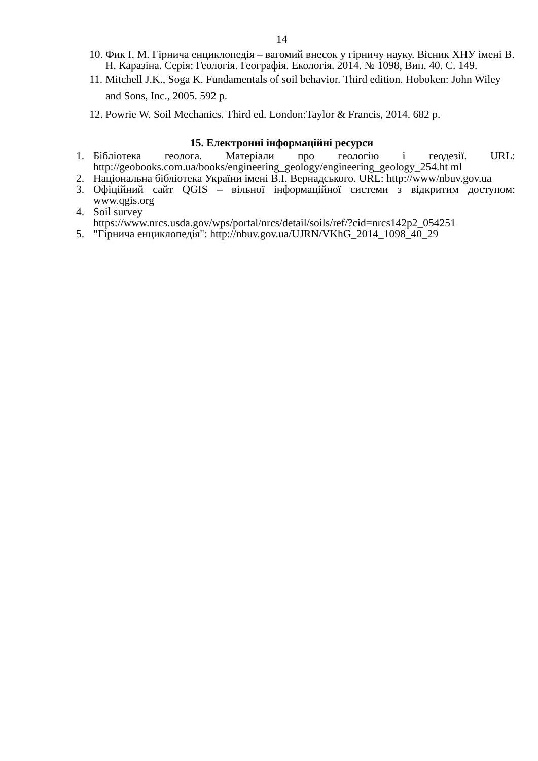14
10.
Фик І. М. Гірнича енциклопедія – вагомий внесок у гірничу науку. Вісник ХНУ імені В. Н. Каразіна. Серія: Геологія. Географія. Екологія. 2014. № 1098, Вип. 40. С. 149.
11.
Mitchell J.K., Soga K. Fundamentals of soil behavior. Third edition. Hoboken: John Wiley and Sons, Inc., 2005. 592 p.
12.
Powrie W. Soil Mechanics. Third ed. London:Taylor & Francis, 2014. 682 p.
15. Електронні інформаційні ресурси
1. Бібліотека геолога. Матеріали про геологію і геодезії. URL: http://geobooks.com.ua/books/engineering_geology/engineering_geology_254.ht ml
2. Національна бібліотека України імені В.І. Вернадського. URL: http://www/nbuv.gov.ua
3. Офіційний сайт QGIS – вільної інформаційної системи з відкритим доступом: www.qgis.org
4. Soil survey
https://www.nrcs.usda.gov/wps/portal/nrcs/detail/soils/ref/?cid=nrcs142p2_054251
5. "Гірнича енциклопедія": http://nbuv.gov.ua/UJRN/VKhG_2014_1098_40_29